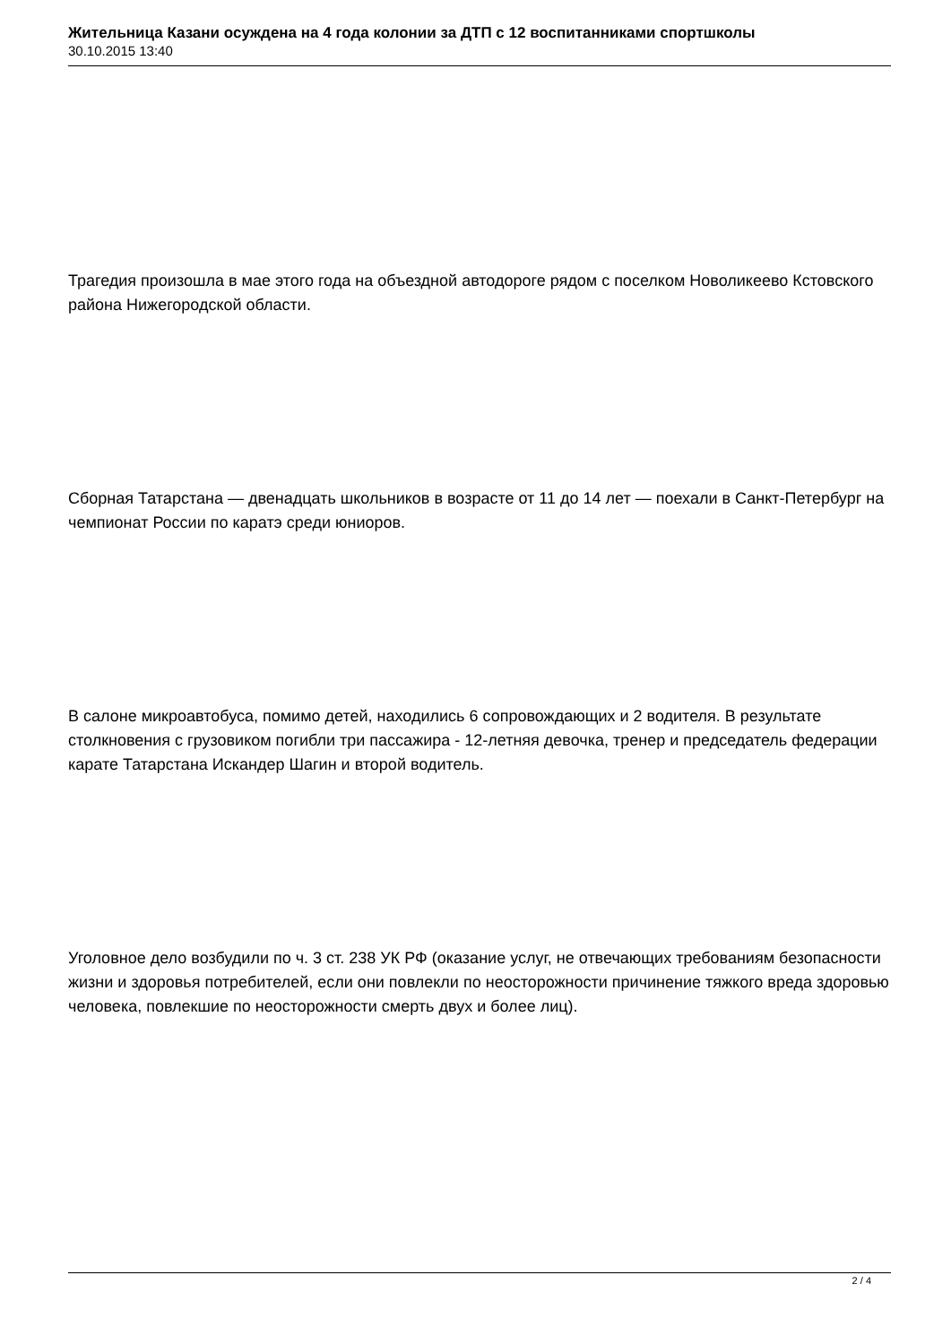Жительница Казани осуждена на 4 года колонии за ДТП с 12 воспитанниками спортшколы
30.10.2015 13:40
Трагедия произошла в мае этого года на объездной автодороге рядом с поселком Новоликеево Кстовского района Нижегородской области.
Сборная Татарстана — двенадцать школьников в возрасте от 11 до 14 лет — поехали в Санкт-Петербург на чемпионат России по каратэ среди юниоров.
В салоне микроавтобуса, помимо детей, находились 6 сопровождающих и 2 водителя. В результате столкновения с грузовиком погибли три пассажира - 12-летняя девочка, тренер и председатель федерации карате Татарстана Искандер Шагин и второй водитель.
Уголовное дело возбудили по ч. 3 ст. 238 УК РФ (оказание услуг, не отвечающих требованиям безопасности жизни и здоровья потребителей, если они повлекли по неосторожности причинение тяжкого вреда здоровью человека, повлекшие по неосторожности смерть двух и более лиц).
2 / 4